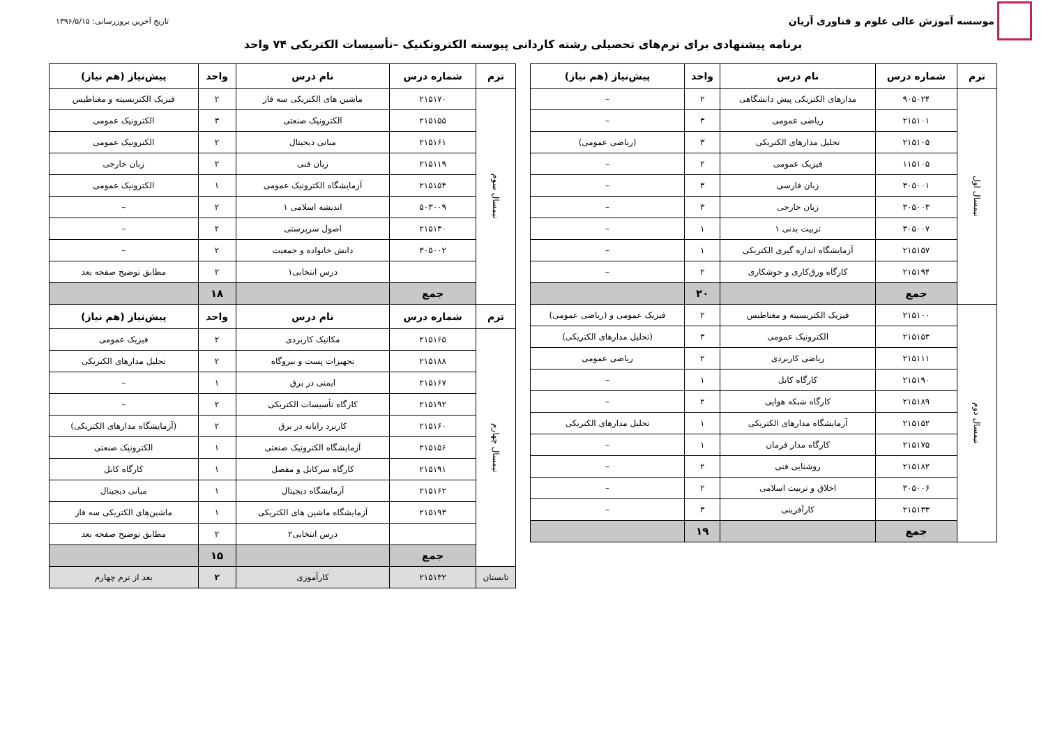موسسه آموزش عالی علوم و فناوری آریان
تاریخ آخرین بروزرسانی: ۱۳۹۶/۵/۱۵
برنامه پیشنهادی برای ترم‌های تحصیلی رشته کاردانی پیوسته الکتروتکنیک –تأسیسات الکتریکی ۷۴ واحد
| ترم | شماره درس | نام درس | واحد | پیش‌نیاز (هم نیاز) |
| --- | --- | --- | --- | --- |
| نیمسال اول | ۹۰۵۰۲۴ | مدارهای الکتریکی پیش دانشگاهی | ۲ | – |
| | ۲۱۵۱۰۱ | ریاضی عمومی | ۳ | – |
| | ۲۱۵۱۰۵ | تحلیل مدارهای الکتریکی | ۳ | (ریاضی عمومی) |
| | ۱۱۵۱۰۵ | فیزیک عمومی | ۲ | – |
| | ۳۰۵۰۰۱ | زبان فارسی | ۳ | – |
| | ۳۰۵۰۰۳ | زبان خارجی | ۳ | – |
| | ۳۰۵۰۰۷ | تربیت بدنی ۱ | ۱ | – |
| | ۲۱۵۱۵۷ | آزمایشگاه اندازه گیری الکتریکی | ۱ | – |
| | ۲۱۵۱۹۴ | کارگاه ورق‌کاری و جوشکاری | ۲ | – |
| | جمع | | ۲۰ | |
| نیمسال دوم | ۲۱۵۱۰۰ | فیزیک الکتریسیته و مغناطیس | ۲ | فیزیک عمومی و (ریاضی عمومی) |
| | ۲۱۵۱۵۳ | الکترونیک عمومی | ۳ | (تحلیل مدارهای الکتریکی) |
| | ۲۱۵۱۱۱ | ریاضی کاربردی | ۲ | ریاضی عمومی |
| | ۲۱۵۱۹۰ | کارگاه کابل | ۱ | – |
| | ۲۱۵۱۸۹ | کارگاه شبکه هوایی | ۲ | – |
| | ۲۱۵۱۵۲ | آزمایشگاه مدارهای الکتریکی | ۱ | تحلیل مدارهای الکتریکی |
| | ۲۱۵۱۷۵ | کارگاه مدار فرمان | ۱ | – |
| | ۲۱۵۱۸۲ | روشنایی فنی | ۲ | – |
| | ۳۰۵۰۰۶ | اخلاق و تربیت اسلامی | ۲ | – |
| | ۲۱۵۱۳۳ | کارآفرینی | ۳ | – |
| | جمع | | ۱۹ | |
| ترم | شماره درس | نام درس | واحد | پیش‌نیاز (هم نیاز) |
| --- | --- | --- | --- | --- |
| نیمسال سوم | ۲۱۵۱۷۰ | ماشین های الکتریکی سه فاز | ۲ | فیزیک الکتریسیته و مغناطیس |
| | ۲۱۵۱۵۵ | الکترونیک صنعتی | ۳ | الکترونیک عمومی |
| | ۲۱۵۱۶۱ | مبانی دیجیتال | ۲ | الکترونیک عمومی |
| | ۲۱۵۱۱۹ | زبان فنی | ۲ | زبان خارجی |
| | ۲۱۵۱۵۴ | آزمایشگاه الکترونیک عمومی | ۱ | الکترونیک عمومی |
| | ۵۰۳۰۰۹ | اندیشه اسلامی ۱ | ۲ | – |
| | ۲۱۵۱۳۰ | اصول سرپرستی | ۲ | – |
| | ۳۰۵۰۰۲ | دانش خانواده و جمعیت | ۲ | – |
| | | درس انتخابی۱ | ۲ | مطابق توضیح صفحه بعد |
| | جمع | | ۱۸ | |
| ترم | شماره درس | نام درس | واحد | پیش‌نیاز (هم نیاز) |
| نیمسال چهارم | ۲۱۵۱۶۵ | مکانیک کاربردی | ۲ | فیزیک عمومی |
| | ۲۱۵۱۸۸ | تجهیزات پست و نیروگاه | ۲ | تحلیل مدارهای الکتریکی |
| | ۲۱۵۱۶۷ | ایمنی در برق | ۱ | – |
| | ۲۱۵۱۹۲ | کارگاه تأسیسات الکتریکی | ۲ | – |
| | ۲۱۵۱۶۰ | کاربرد رایانه در برق | ۲ | (آزمایشگاه مدارهای الکتریکی) |
| | ۲۱۵۱۵۶ | آزمایشگاه الکترونیک صنعتی | ۱ | الکترونیک صنعتی |
| | ۲۱۵۱۹۱ | کارگاه سرکابل و مفصل | ۱ | کارگاه کابل |
| | ۲۱۵۱۶۲ | آزمایشگاه دیجیتال | ۱ | مبانی دیجیتال |
| | ۲۱۵۱۹۳ | آزمایشگاه ماشین های الکتریکی | ۱ | ماشین‌های الکتریکی سه فاز |
| | | درس انتخابی۲ | ۲ | مطابق توضیح صفحه بعد |
| | جمع | | ۱۵ | |
| تابستان | ۲۱۵۱۳۲ | کارآموزی | ۲ | بعد از ترم چهارم |